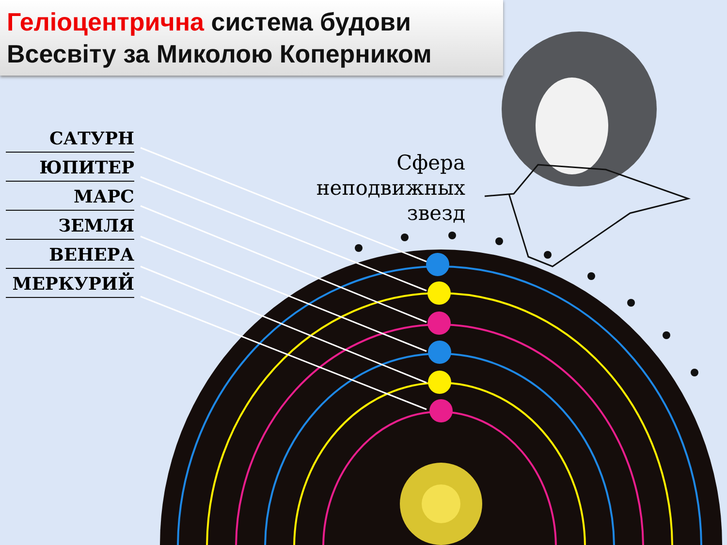Геліоцентрична система будови Всесвіту за Миколою Коперником
САТУРН
ЮПИТЕР
МАРС
ЗЕМЛЯ
ВЕНЕРА
МЕРКУРИЙ
Сфера неподвижных звезд